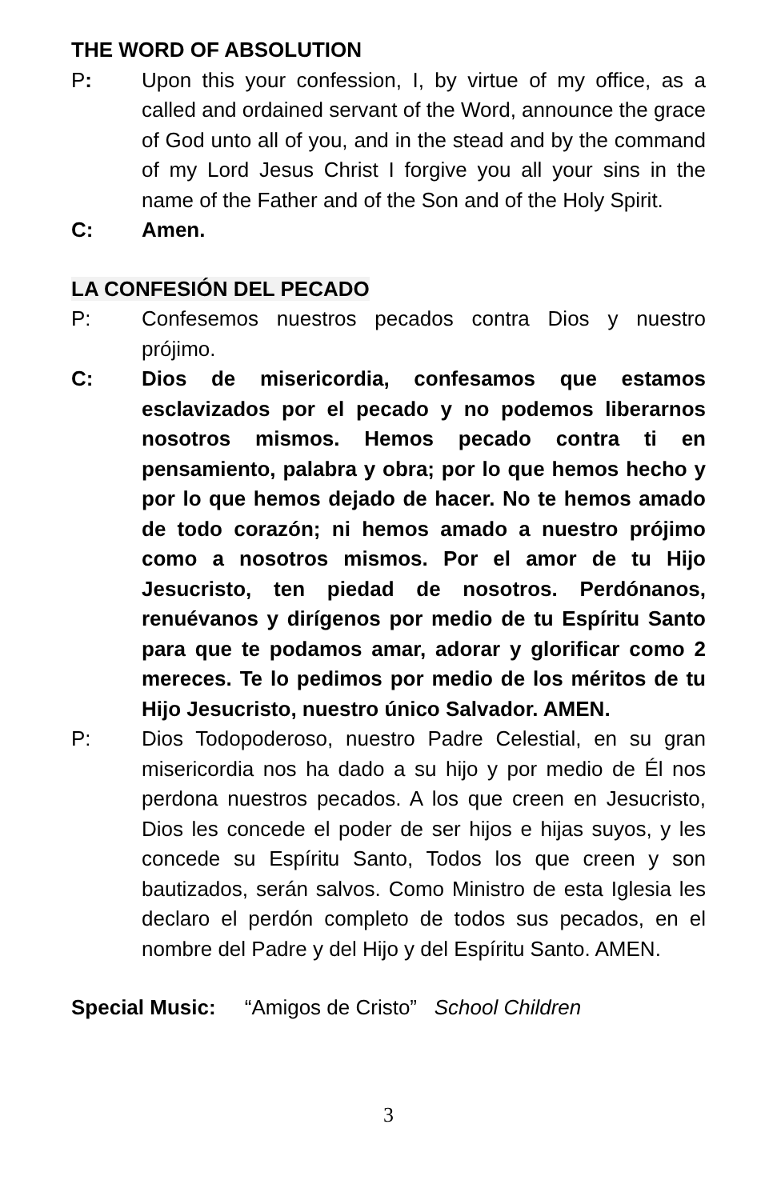THE WORD OF ABSOLUTION
P: Upon this your confession, I, by virtue of my office, as a called and ordained servant of the Word, announce the grace of God unto all of you, and in the stead and by the command of my Lord Jesus Christ I forgive you all your sins in the name of the Father and of the Son and of the Holy Spirit.
C: Amen.
LA CONFESIÓN DEL PECADO
P: Confesemos nuestros pecados contra Dios y nuestro prójimo.
C: Dios de misericordia, confesamos que estamos esclavizados por el pecado y no podemos liberarnos nosotros mismos. Hemos pecado contra ti en pensamiento, palabra y obra; por lo que hemos hecho y por lo que hemos dejado de hacer. No te hemos amado de todo corazón; ni hemos amado a nuestro prójimo como a nosotros mismos. Por el amor de tu Hijo Jesucristo, ten piedad de nosotros. Perdónanos, renuévanos y dirígenos por medio de tu Espíritu Santo para que te podamos amar, adorar y glorificar como 2 mereces. Te lo pedimos por medio de los méritos de tu Hijo Jesucristo, nuestro único Salvador. AMEN.
P: Dios Todopoderoso, nuestro Padre Celestial, en su gran misericordia nos ha dado a su hijo y por medio de Él nos perdona nuestros pecados. A los que creen en Jesucristo, Dios les concede el poder de ser hijos e hijas suyos, y les concede su Espíritu Santo, Todos los que creen y son bautizados, serán salvos. Como Ministro de esta Iglesia les declaro el perdón completo de todos sus pecados, en el nombre del Padre y del Hijo y del Espíritu Santo. AMEN.
Special Music: “Amigos de Cristo” School Children
3